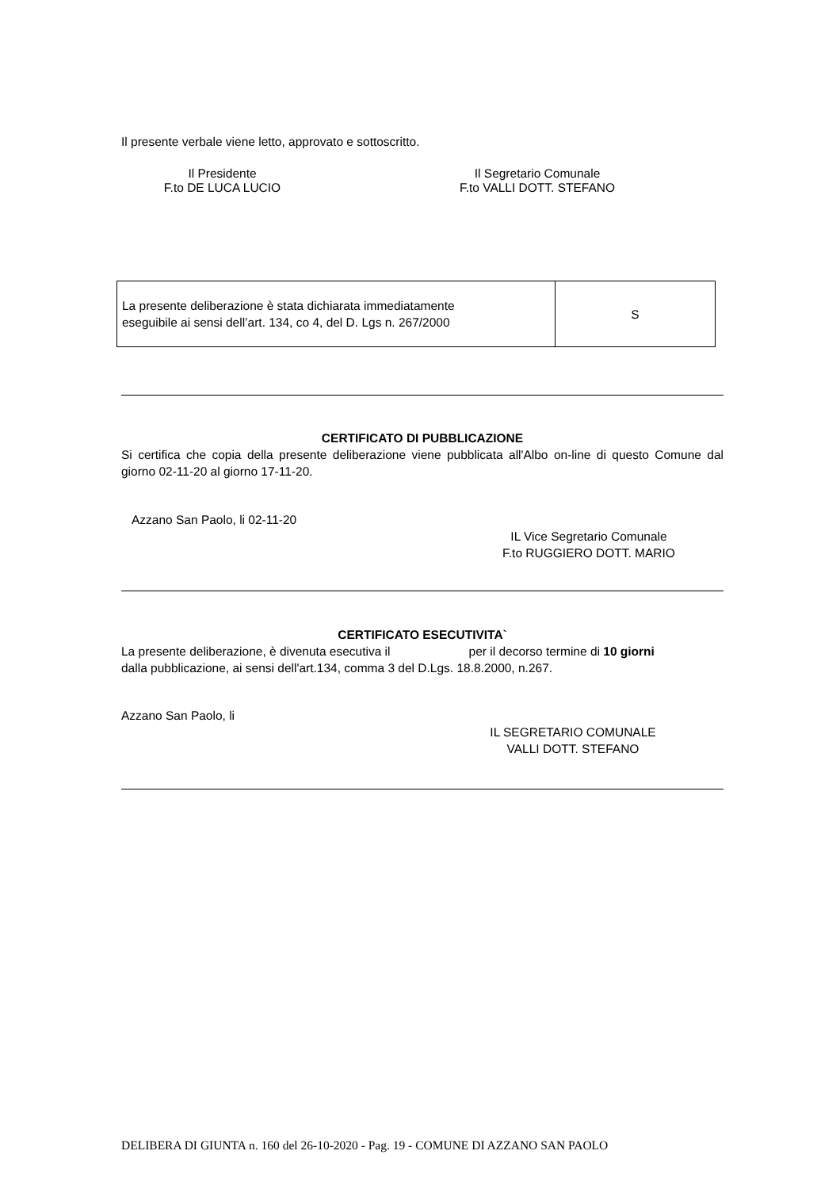Il presente verbale viene letto, approvato e sottoscritto.
Il Presidente
F.to DE LUCA LUCIO
Il Segretario Comunale
F.to VALLI DOTT. STEFANO
| La presente deliberazione è stata dichiarata immediatamente eseguibile ai sensi dell’art. 134, co 4, del D. Lgs n. 267/2000 | S |
CERTIFICATO DI PUBBLICAZIONE
Si certifica che copia della presente deliberazione viene pubblicata all'Albo on-line di questo Comune dal giorno 02-11-20 al giorno 17-11-20.
Azzano San Paolo, li 02-11-20
IL Vice Segretario Comunale
F.to RUGGIERO DOTT. MARIO
CERTIFICATO ESECUTIVITA`
La presente deliberazione, è divenuta esecutiva il per il decorso termine di 10 giorni
dalla pubblicazione, ai sensi dell'art.134, comma 3 del D.Lgs. 18.8.2000, n.267.
Azzano San Paolo, li
IL SEGRETARIO COMUNALE
VALLI DOTT. STEFANO
DELIBERA DI GIUNTA n. 160 del 26-10-2020 - Pag. 19 - COMUNE DI AZZANO SAN PAOLO